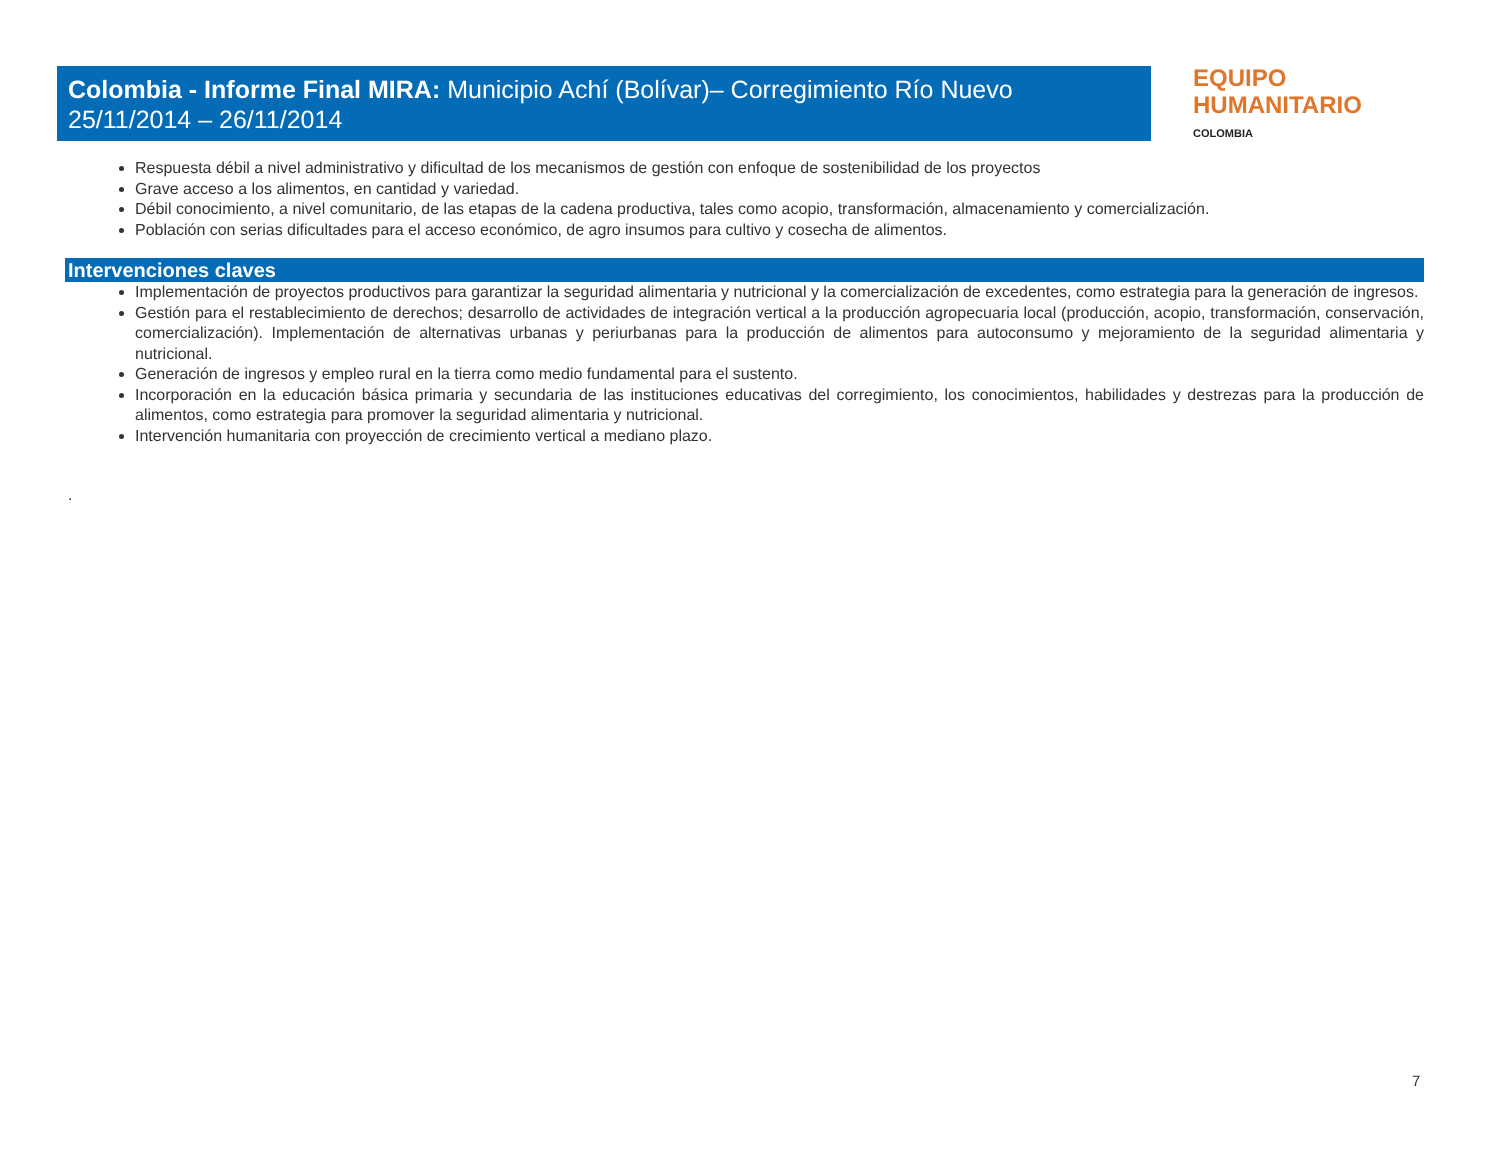Colombia - Informe Final MIRA: Municipio Achí (Bolívar)– Corregimiento Río Nuevo
25/11/2014 – 26/11/2014
EQUIPO
HUMANITARIO
COLOMBIA
Respuesta débil a nivel administrativo y dificultad de los mecanismos de gestión con enfoque de sostenibilidad de los proyectos
Grave acceso a los alimentos, en cantidad y variedad.
Débil conocimiento, a nivel comunitario, de las etapas de la cadena productiva, tales como acopio, transformación, almacenamiento y comercialización.
Población con serias dificultades para el acceso económico, de agro insumos para cultivo y cosecha de alimentos.
Intervenciones claves
Implementación de proyectos productivos para garantizar la seguridad alimentaria y nutricional y la comercialización de excedentes, como estrategia para la generación de ingresos.
Gestión para el restablecimiento de derechos; desarrollo de actividades de integración vertical a la producción agropecuaria local (producción, acopio, transformación, conservación, comercialización). Implementación de alternativas urbanas y periurbanas para la producción de alimentos para autoconsumo y mejoramiento de la seguridad alimentaria y nutricional.
Generación de ingresos y empleo rural en la tierra como medio fundamental para el sustento.
Incorporación en la educación básica primaria y secundaria de las instituciones educativas del corregimiento, los conocimientos, habilidades y destrezas para la producción de alimentos, como estrategia para promover la seguridad alimentaria y nutricional.
Intervención humanitaria con proyección de crecimiento vertical a mediano plazo.
.
7